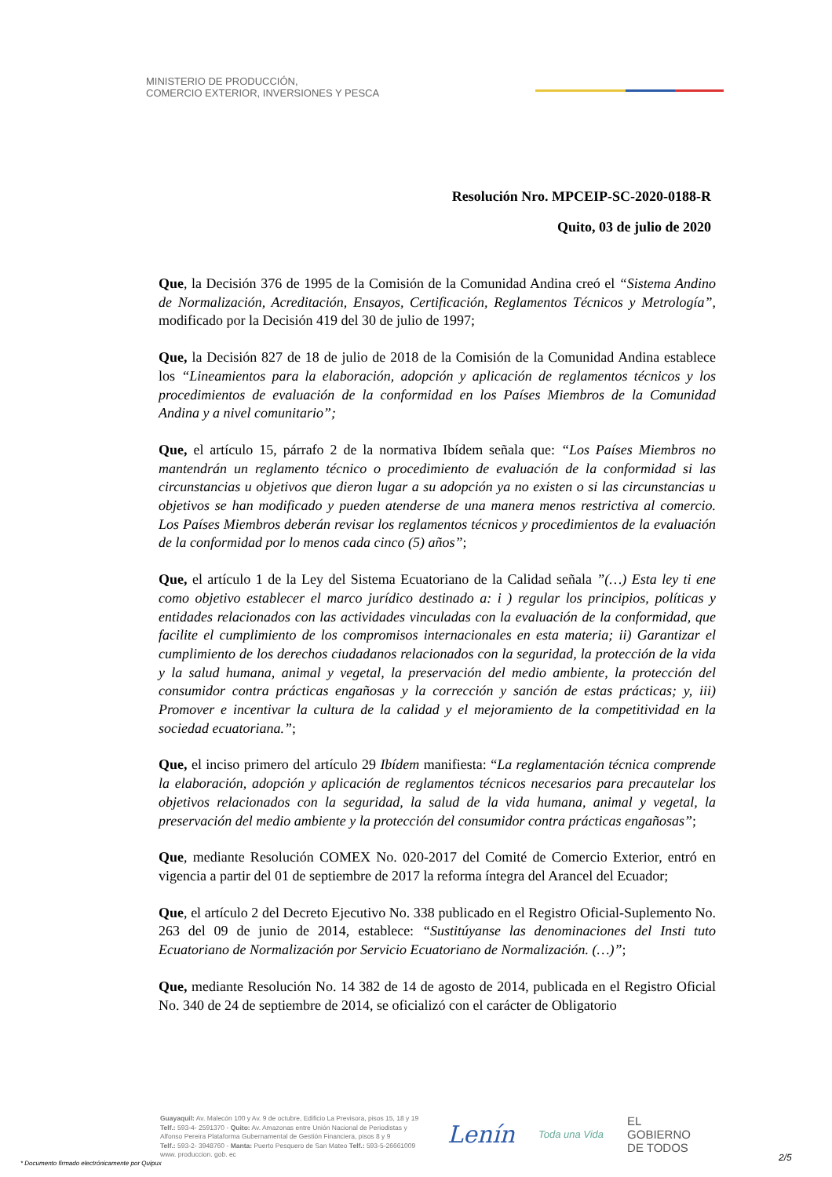MINISTERIO DE PRODUCCIÓN,
COMERCIO EXTERIOR, INVERSIONES Y PESCA
Resolución Nro. MPCEIP-SC-2020-0188-R
Quito, 03 de julio de 2020
Que, la Decisión 376 de 1995 de la Comisión de la Comunidad Andina creó el “Sistema Andino de Normalización, Acreditación, Ensayos, Certificación, Reglamentos Técnicos y Metrología”, modificado por la Decisión 419 del 30 de julio de 1997;
Que, la Decisión 827 de 18 de julio de 2018 de la Comisión de la Comunidad Andina establece los “Lineamientos para la elaboración, adopción y aplicación de reglamentos técnicos y los procedimientos de evaluación de la conformidad en los Países Miembros de la Comunidad Andina y a nivel comunitario”;
Que, el artículo 15, párrafo 2 de la normativa Ibídem señala que: “Los Países Miembros no mantendrán un reglamento técnico o procedimiento de evaluación de la conformidad si las circunstancias u objetivos que dieron lugar a su adopción ya no existen o si las circunstancias u objetivos se han modificado y pueden atenderse de una manera menos restrictiva al comercio. Los Países Miembros deberán revisar los reglamentos técnicos y procedimientos de la evaluación de la conformidad por lo menos cada cinco (5) años”;
Que, el artículo 1 de la Ley del Sistema Ecuatoriano de la Calidad señala ”(…) Esta ley ti ene como objetivo establecer el marco jurídico destinado a: i ) regular los principios, políticas y entidades relacionados con las actividades vinculadas con la evaluación de la conformidad, que facilite el cumplimiento de los compromisos internacionales en esta materia; ii) Garantizar el cumplimiento de los derechos ciudadanos relacionados con la seguridad, la protección de la vida y la salud humana, animal y vegetal, la preservación del medio ambiente, la protección del consumidor contra prácticas engañosas y la corrección y sanción de estas prácticas; y, iii) Promover e incentivar la cultura de la calidad y el mejoramiento de la competitividad en la sociedad ecuatoriana.”;
Que, el inciso primero del artículo 29 Ibídem manifiesta: “La reglamentación técnica comprende la elaboración, adopción y aplicación de reglamentos técnicos necesarios para precautelar los objetivos relacionados con la seguridad, la salud de la vida humana, animal y vegetal, la preservación del medio ambiente y la protección del consumidor contra prácticas engañosas”;
Que, mediante Resolución COMEX No. 020-2017 del Comité de Comercio Exterior, entró en vigencia a partir del 01 de septiembre de 2017 la reforma íntegra del Arancel del Ecuador;
Que, el artículo 2 del Decreto Ejecutivo No. 338 publicado en el Registro Oficial-Suplemento No. 263 del 09 de junio de 2014, establece: “Sustitúyanse las denominaciones del Insti tuto Ecuatoriano de Normalización por Servicio Ecuatoriano de Normalización. (…)”;
Que, mediante Resolución No. 14 382 de 14 de agosto de 2014, publicada en el Registro Oficial No. 340 de 24 de septiembre de 2014, se oficializó con el carácter de Obligatorio
Guayaquil: Av. Malecón 100 y Av. 9 de octubre, Edificio La Previsora, pisos 15, 18 y 19
Telf.: 593-4- 2591370 - Quito: Av. Amazonas entre Unión Nacional de Periodistas y
Alfonso Pereira Plataforma Gubernamental de Gestión Financiera, pisos 8 y 9
Telf.: 593-2- 3948760 - Manta: Puerto Pesquero de San Mateo Telf.: 593-5-26661009
www. produccion. gob. ec
Lenín Toda una Vida EL
GOBIERNO
DE TODOS
* Documento firmado electrónicamente por Quipux
2/5